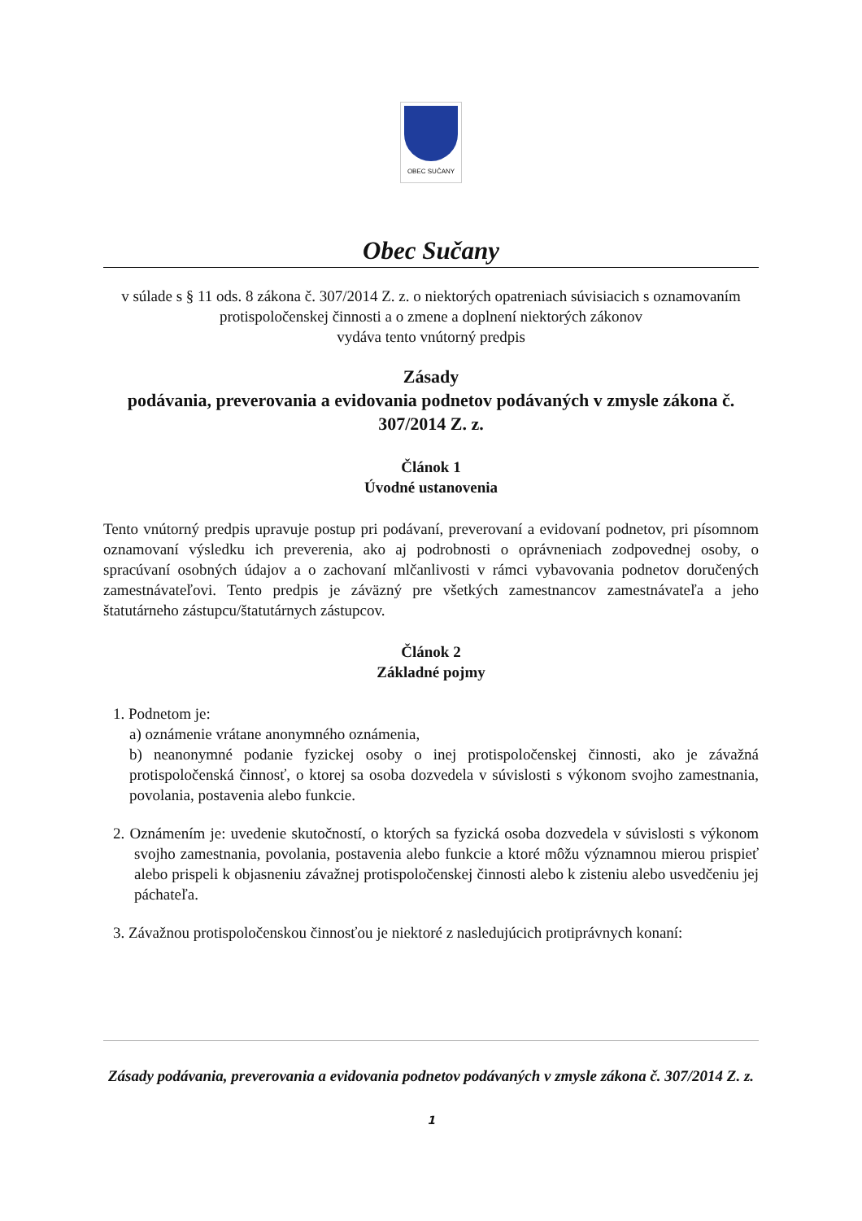OBEC SUČANY
Obec Sučany
v súlade s § 11 ods. 8 zákona č. 307/2014 Z. z. o niektorých opatreniach súvisiacich s oznamovaním protispoločenskej činnosti a o zmene a doplnení niektorých zákonov
vydáva tento vnútorný predpis
Zásady
podávania, preverovania a evidovania podnetov podávaných v zmysle zákona č. 307/2014 Z. z.
Článok 1
Úvodné ustanovenia
Tento vnútorný predpis upravuje postup pri podávaní, preverovaní a evidovaní podnetov, pri písomnom oznamovaní výsledku ich preverenia, ako aj podrobnosti o oprávneniach zodpovednej osoby, o spracúvaní osobných údajov a o zachovaní mlčanlivosti v rámci vybavovania podnetov doručených zamestnávateľovi. Tento predpis je záväzný pre všetkých zamestnancov zamestnávateľa a jeho štatutárneho zástupcu/štatutárnych zástupcov.
Článok 2
Základné pojmy
1. Podnetom je:
a) oznámenie vrátane anonymného oznámenia,
b) neanonymné podanie fyzickej osoby o inej protispoločenskej činnosti, ako je závažná protispoločenská činnosť, o ktorej sa osoba dozvedela v súvislosti s výkonom svojho zamestnania, povolania, postavenia alebo funkcie.
2. Oznámením je: uvedenie skutočností, o ktorých sa fyzická osoba dozvedela v súvislosti s výkonom svojho zamestnania, povolania, postavenia alebo funkcie a ktoré môžu významnou mierou prispieť alebo prispeli k objasneniu závažnej protispoločenskej činnosti alebo k zisteniu alebo usvedčeniu jej páchateľa.
3. Závažnou protispoločenskou činnosťou je niektoré z nasledujúcich protiprávnych konaní:
Zásady podávania, preverovania a evidovania podnetov podávaných v zmysle zákona č. 307/2014 Z. z.
1